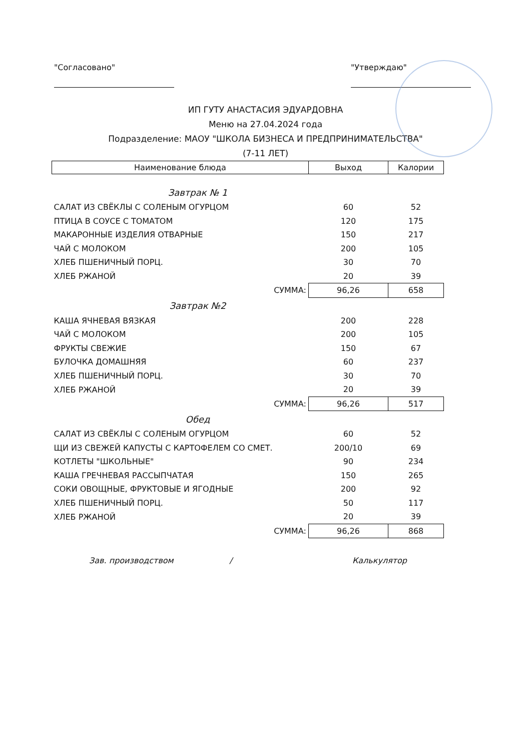"Согласовано" "Утверждаю"
ИП ГУТУ АНАСТАСИЯ ЭДУАРДОВНА
Меню на 27.04.2024 года
Подразделение: МАОУ "ШКОЛА БИЗНЕСА И ПРЕДПРИНИМАТЕЛЬСТВА"
(7-11 ЛЕТ)
| Наименование блюда | Выход | Калории |
| --- | --- | --- |
| Завтрак № 1 | | |
| САЛАТ ИЗ СВЁКЛЫ С СОЛЕНЫМ ОГУРЦОМ | 60 | 52 |
| ПТИЦА В СОУСЕ С ТОМАТОМ | 120 | 175 |
| МАКАРОННЫЕ ИЗДЕЛИЯ ОТВАРНЫЕ | 150 | 217 |
| ЧАЙ С МОЛОКОМ | 200 | 105 |
| ХЛЕБ ПШЕНИЧНЫЙ ПОРЦ. | 30 | 70 |
| ХЛЕБ РЖАНОЙ | 20 | 39 |
| СУММА: | 96,26 | 658 |
| Завтрак №2 | | |
| КАША ЯЧНЕВАЯ ВЯЗКАЯ | 200 | 228 |
| ЧАЙ С МОЛОКОМ | 200 | 105 |
| ФРУКТЫ СВЕЖИЕ | 150 | 67 |
| БУЛОЧКА ДОМАШНЯЯ | 60 | 237 |
| ХЛЕБ ПШЕНИЧНЫЙ ПОРЦ. | 30 | 70 |
| ХЛЕБ РЖАНОЙ | 20 | 39 |
| СУММА: | 96,26 | 517 |
| Обед | | |
| САЛАТ ИЗ СВЁКЛЫ С СОЛЕНЫМ ОГУРЦОМ | 60 | 52 |
| ЩИ ИЗ СВЕЖЕЙ КАПУСТЫ С КАРТОФЕЛЕМ СО СМЕТ. | 200/10 | 69 |
| КОТЛЕТЫ "ШКОЛЬНЫЕ" | 90 | 234 |
| КАША ГРЕЧНЕВАЯ РАССЫПЧАТАЯ | 150 | 265 |
| СОКИ ОВОЩНЫЕ, ФРУКТОВЫЕ И ЯГОДНЫЕ | 200 | 92 |
| ХЛЕБ ПШЕНИЧНЫЙ ПОРЦ. | 50 | 117 |
| ХЛЕБ РЖАНОЙ | 20 | 39 |
| СУММА: | 96,26 | 868 |
Зав. производством / Калькулятор